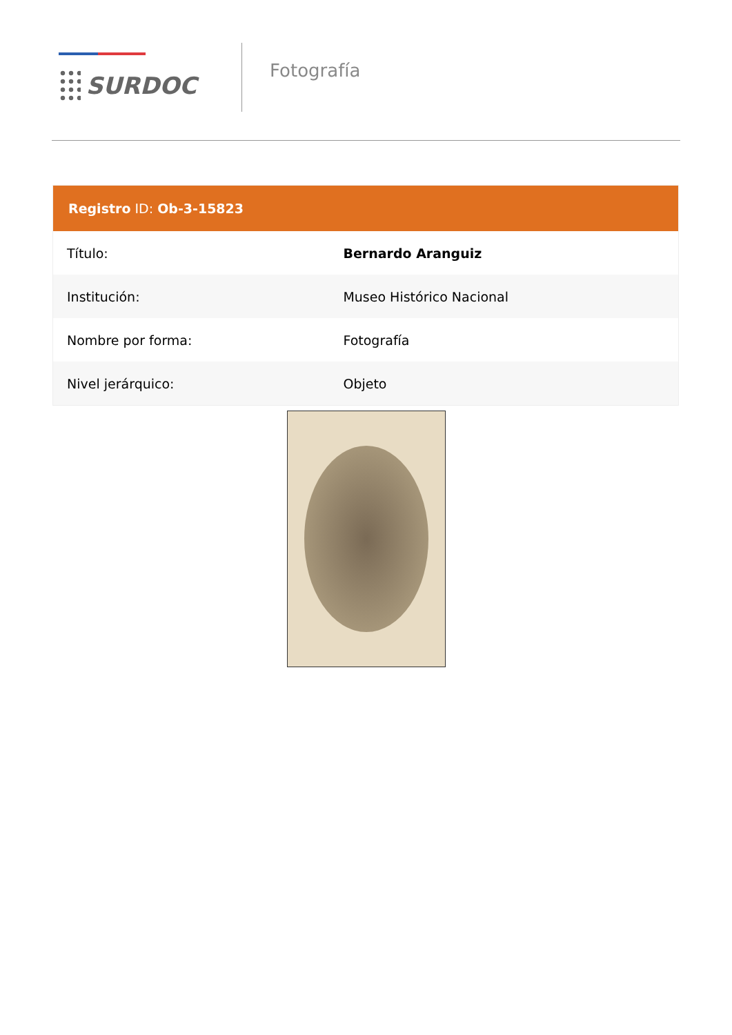SURDOC
Fotografía
| Registro ID: Ob-3-15823 | |
| --- | --- |
| Título: | Bernardo Aranguiz |
| Institución: | Museo Histórico Nacional |
| Nombre por forma: | Fotografía |
| Nivel jerárquico: | Objeto |